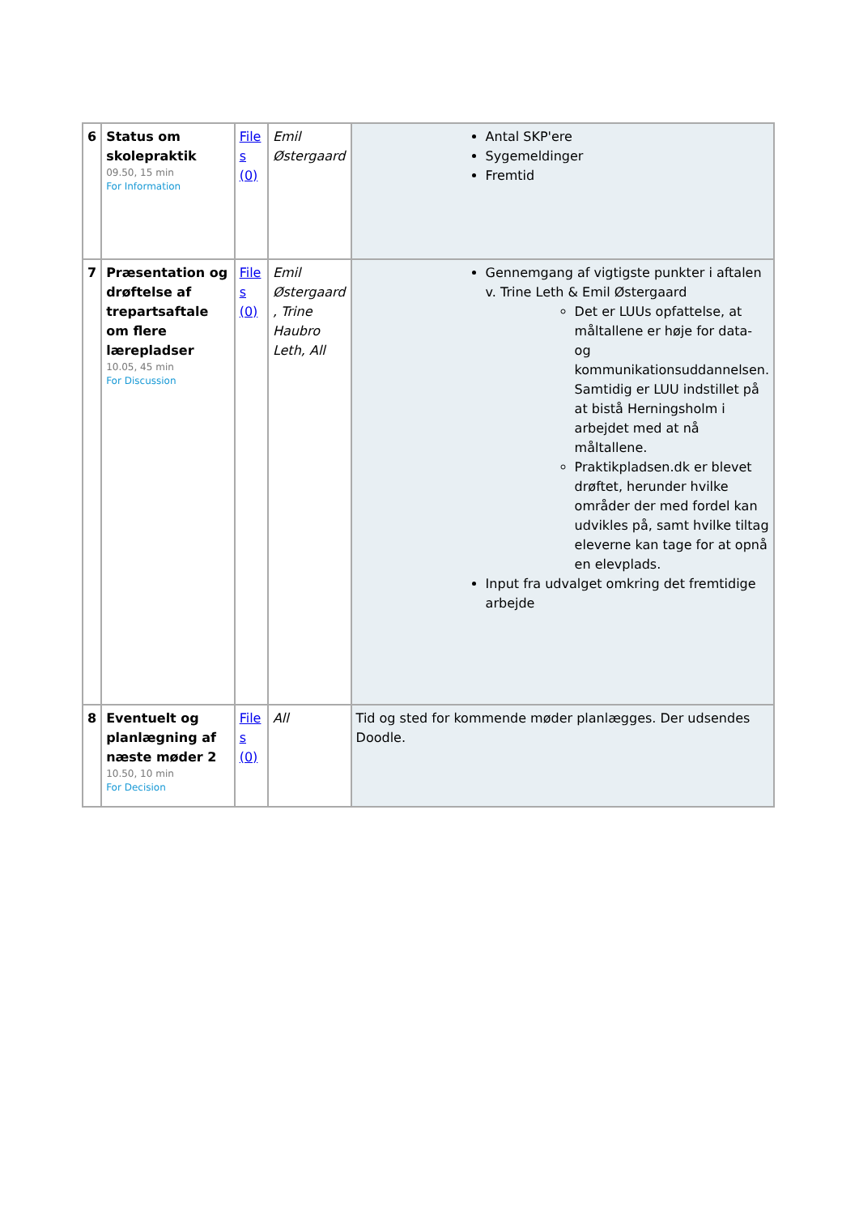| 6 | Status om skolepraktik 09.50, 15 min For Information | File s (0) | Emil Østergaard | Antal SKP'ere Sygemeldinger Fremtid |
| 7 | Præsentation og drøftelse af trepartsaftale om flere lærepladser 10.05, 45 min For Discussion | File s (0) | Emil Østergaard , Trine Haubro Leth, All | Gennemgang af vigtigste punkter i aftalen v. Trine Leth & Emil Østergaard Det er LUUs opfattelse, at måltallene er høje for data- og kommunikationsuddannelsen. Samtidig er LUU indstillet på at bistå Herningsholm i arbejdet med at nå måltallene. Praktikpladsen.dk er blevet drøftet, herunder hvilke områder der med fordel kan udvikles på, samt hvilke tiltag eleverne kan tage for at opnå en elevplads. Input fra udvalget omkring det fremtidige arbejde |
| 8 | Eventuelt og planlægning af næste møder 2 10.50, 10 min For Decision | File s (0) | All | Tid og sted for kommende møder planlægges. Der udsendes Doodle. |